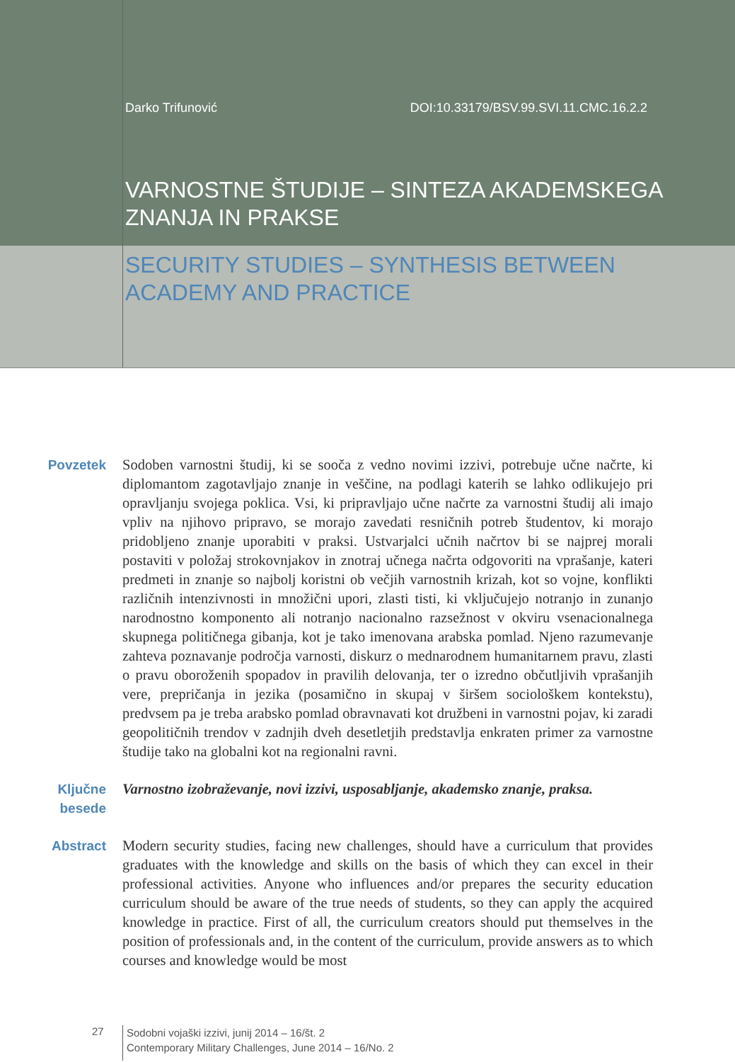Darko Trifunović DOI:10.33179/BSV.99.SVI.11.CMC.16.2.2
VARNOSTNE ŠTUDIJE – SINTEZA AKADEMSKEGA
ZNANJA IN PRAKSE
SECURITY STUDIES – SYNTHESIS BETWEEN
ACADEMY AND PRACTICE
Povzetek Sodoben varnostni študij, ki se sooča z vedno novimi izzivi, potrebuje učne načrte, ki diplomantom zagotavljajo znanje in veščine, na podlagi katerih se lahko odlikujejo pri opravljanju svojega poklica. Vsi, ki pripravljajo učne načrte za varnostni študij ali imajo vpliv na njihovo pripravo, se morajo zavedati resničnih potreb študentov, ki morajo pridobljeno znanje uporabiti v praksi. Ustvarjalci učnih načrtov bi se najprej morali postaviti v položaj strokovnjakov in znotraj učnega načrta odgovoriti na vprašanje, kateri predmeti in znanje so najbolj koristni ob večjih varnostnih krizah, kot so vojne, konflikti različnih intenzivnosti in množični upori, zlasti tisti, ki vključujejo notranjo in zunanjo narodnostno komponento ali notranjo nacionalno razsežnost v okviru vsenacionalnega skupnega političnega gibanja, kot je tako imenovana arabska pomlad. Njeno razumevanje zahteva poznavanje področja varnosti, diskurz o mednarodnem humanitarnem pravu, zlasti o pravu oboroženih spopadov in pravilih delovanja, ter o izredno občutljivih vprašanjih vere, prepričanja in jezika (posamično in skupaj v širšem sociološkem kontekstu), predvsem pa je treba arabsko pomlad obravnavati kot družbeni in varnostni pojav, ki zaradi geopolitičnih trendov v zadnjih dveh desetletjih predstavlja enkraten primer za varnostne študije tako na globalni kot na regionalni ravni.
Ključne
besede
Varnostno izobraževanje, novi izzivi, usposabljanje, akademsko znanje, praksa.
Abstract Modern security studies, facing new challenges, should have a curriculum that provides graduates with the knowledge and skills on the basis of which they can excel in their professional activities. Anyone who influences and/or prepares the security education curriculum should be aware of the true needs of students, so they can apply the acquired knowledge in practice. First of all, the curriculum creators should put themselves in the position of professionals and, in the content of the curriculum, provide answers as to which courses and knowledge would be most
27
Sodobni vojaški izzivi, junij 2014 – 16/št. 2
Contemporary Military Challenges, June 2014 – 16/No. 2